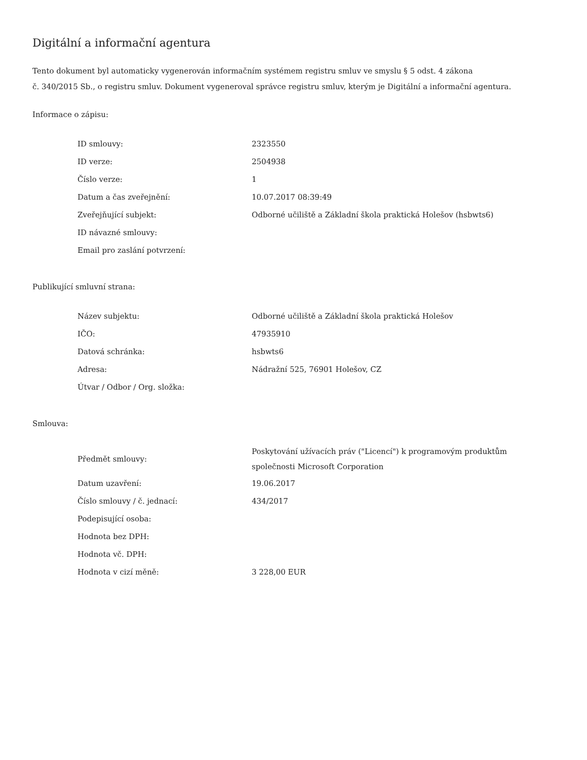Digitální a informační agentura
Tento dokument byl automaticky vygenerován informačním systémem registru smluv ve smyslu § 5 odst. 4 zákona
č. 340/2015 Sb., o registru smluv. Dokument vygeneroval správce registru smluv, kterým je Digitální a informační agentura.
Informace o zápisu:
| ID smlouvy: | 2323550 |
| ID verze: | 2504938 |
| Číslo verze: | 1 |
| Datum a čas zveřejnění: | 10.07.2017 08:39:49 |
| Zveřejňující subjekt: | Odborné učiliště a Základní škola praktická Holešov (hsbwts6) |
| ID návazné smlouvy: | |
| Email pro zaslání potvrzení: | |
Publikující smluvní strana:
| Název subjektu: | Odborné učiliště a Základní škola praktická Holešov |
| IČO: | 47935910 |
| Datová schránka: | hsbwts6 |
| Adresa: | Nádražní 525, 76901 Holešov, CZ |
| Útvar / Odbor / Org. složka: | |
Smlouva:
| Předmět smlouvy: | Poskytování užívacích práv ("Licencí") k programovým produktům společnosti Microsoft Corporation |
| Datum uzavření: | 19.06.2017 |
| Číslo smlouvy / č. jednací: | 434/2017 |
| Podepisující osoba: | |
| Hodnota bez DPH: | |
| Hodnota vč. DPH: | |
| Hodnota v cizí měně: | 3 228,00 EUR |